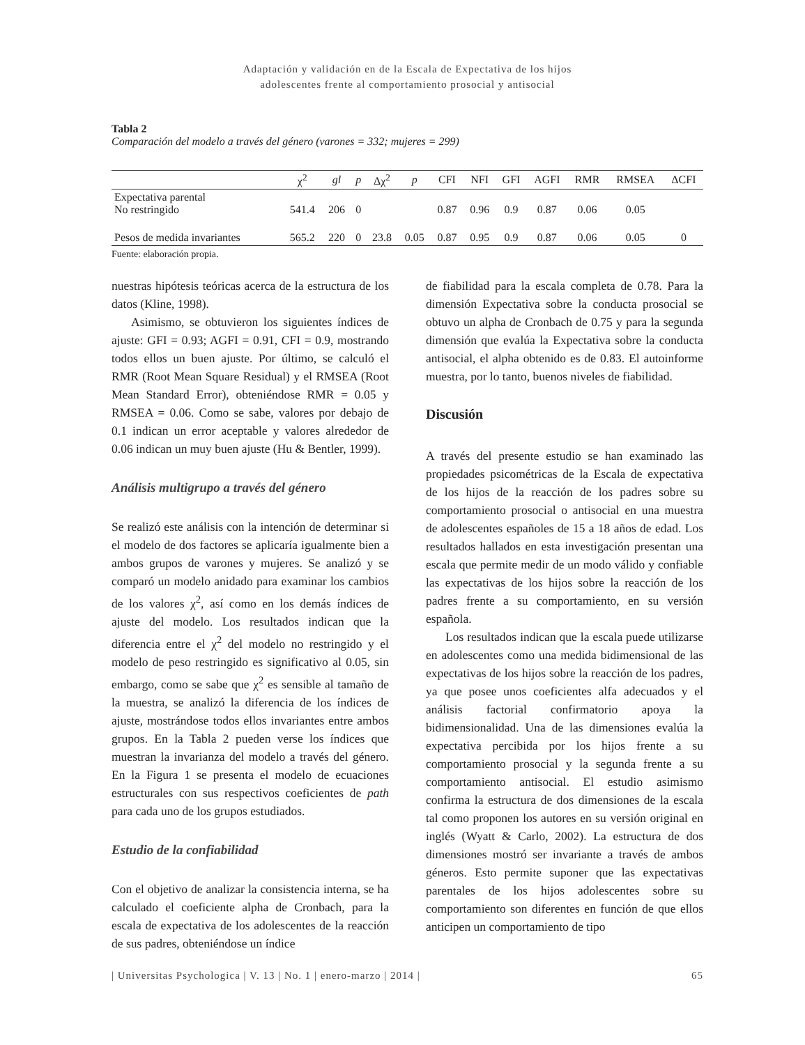Adaptación y validación en de la Escala de Expectativa de los hijos
adolescentes frente al comportamiento prosocial y antisocial
Tabla 2
Comparación del modelo a través del género (varones = 332; mujeres = 299)
| | χ<sup>2</sup> | gl | p | Δχ<sup>2</sup> | p | CFI | NFI | GFI | AGFI | RMR | RMSEA | ΔCFI |
| --- | --- | --- | --- | --- | --- | --- | --- | --- | --- | --- | --- | --- |
| Expectativa parental No restringido | 541.4 | 206 | 0 | | | 0.87 | 0.96 | 0.9 | 0.87 | 0.06 | 0.05 | |
| Pesos de medida invariantes | 565.2 | 220 | 0 | 23.8 | 0.05 | 0.87 | 0.95 | 0.9 | 0.87 | 0.06 | 0.05 | 0 |
Fuente: elaboración propia.
nuestras hipótesis teóricas acerca de la estructura de los datos (Kline, 1998).
Asimismo, se obtuvieron los siguientes índices de ajuste: GFI = 0.93; AGFI = 0.91, CFI = 0.9, mostrando todos ellos un buen ajuste. Por último, se calculó el RMR (Root Mean Square Residual) y el RMSEA (Root Mean Standard Error), obteniéndose RMR = 0.05 y RMSEA = 0.06. Como se sabe, valores por debajo de 0.1 indican un error aceptable y valores alrededor de 0.06 indican un muy buen ajuste (Hu & Bentler, 1999).
Análisis multigrupo a través del género
Se realizó este análisis con la intención de determinar si el modelo de dos factores se aplicaría igualmente bien a ambos grupos de varones y mujeres. Se analizó y se comparó un modelo anidado para examinar los cambios de los valores χ<sup>2</sup>, así como en los demás índices de ajuste del modelo. Los resultados indican que la diferencia entre el χ<sup>2</sup> del modelo no restringido y el modelo de peso restringido es significativo al 0.05, sin embargo, como se sabe que χ<sup>2</sup> es sensible al tamaño de la muestra, se analizó la diferencia de los índices de ajuste, mostrándose todos ellos invariantes entre ambos grupos. En la Tabla 2 pueden verse los índices que muestran la invarianza del modelo a través del género. En la Figura 1 se presenta el modelo de ecuaciones estructurales con sus respectivos coeficientes de path para cada uno de los grupos estudiados.
Estudio de la confiabilidad
Con el objetivo de analizar la consistencia interna, se ha calculado el coeficiente alpha de Cronbach, para la escala de expectativa de los adolescentes de la reacción de sus padres, obteniéndose un índice
de fiabilidad para la escala completa de 0.78. Para la dimensión Expectativa sobre la conducta prosocial se obtuvo un alpha de Cronbach de 0.75 y para la segunda dimensión que evalúa la Expectativa sobre la conducta antisocial, el alpha obtenido es de 0.83. El autoinforme muestra, por lo tanto, buenos niveles de fiabilidad.
Discusión
A través del presente estudio se han examinado las propiedades psicométricas de la Escala de expectativa de los hijos de la reacción de los padres sobre su comportamiento prosocial o antisocial en una muestra de adolescentes españoles de 15 a 18 años de edad. Los resultados hallados en esta investigación presentan una escala que permite medir de un modo válido y confiable las expectativas de los hijos sobre la reacción de los padres frente a su comportamiento, en su versión española.
Los resultados indican que la escala puede utilizarse en adolescentes como una medida bidimensional de las expectativas de los hijos sobre la reacción de los padres, ya que posee unos coeficientes alfa adecuados y el análisis factorial confirmatorio apoya la bidimensionalidad. Una de las dimensiones evalúa la expectativa percibida por los hijos frente a su comportamiento prosocial y la segunda frente a su comportamiento antisocial. El estudio asimismo confirma la estructura de dos dimensiones de la escala tal como proponen los autores en su versión original en inglés (Wyatt & Carlo, 2002). La estructura de dos dimensiones mostró ser invariante a través de ambos géneros. Esto permite suponer que las expectativas parentales de los hijos adolescentes sobre su comportamiento son diferentes en función de que ellos anticipen un comportamiento de tipo
| Universitas Psychologica | V. 13 | No. 1 | enero-marzo | 2014 | 65